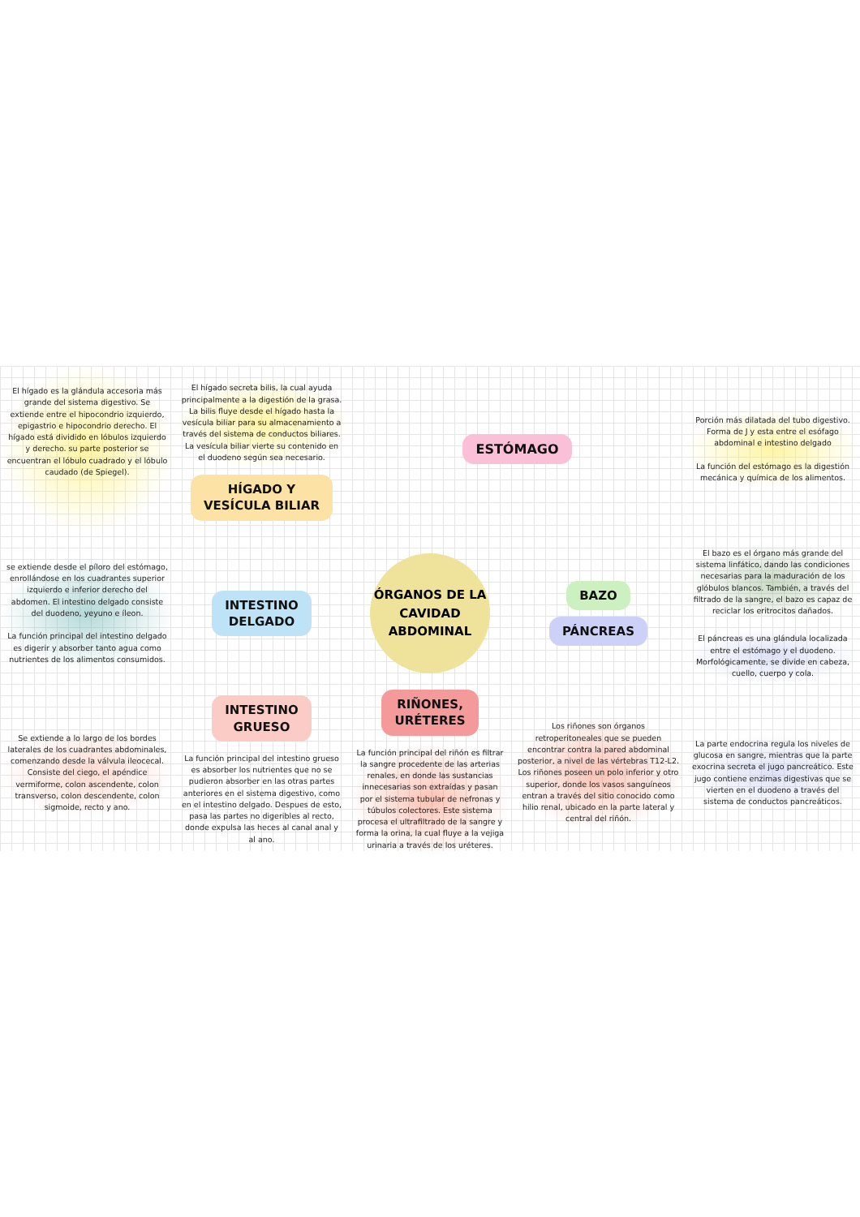El hígado es la glándula accesoria más grande del sistema digestivo. Se extiende entre el hipocondrio izquierdo, epigastrio e hipocondrio derecho. El hígado está dividido en lóbulos izquierdo y derecho. su parte posterior se encuentran el lóbulo cuadrado y el lóbulo caudado (de Spiegel).
El hígado secreta bilis, la cual ayuda principalmente a la digestión de la grasa. La bilis fluye desde el hígado hasta la vesícula biliar para su almacenamiento a través del sistema de conductos biliares. La vesícula biliar vierte su contenido en el duodeno según sea necesario.
HÍGADO Y
VESÍCULA BILIAR
ESTÓMAGO
Porción más dilatada del tubo digestivo. Forma de J y esta entre el esófago abdominal e intestino delgado
La función del estómago es la digestión mecánica y química de los alimentos.
se extiende desde el píloro del estómago, enrollándose en los cuadrantes superior izquierdo e inferior derecho del abdomen. El intestino delgado consiste del duodeno, yeyuno e íleon.
La función principal del intestino delgado es digerir y absorber tanto agua como nutrientes de los alimentos consumidos.
INTESTINO
DELGADO
ÓRGANOS DE LA
CAVIDAD
ABDOMINAL
BAZO
PÁNCREAS
El bazo es el órgano más grande del sistema linfático, dando las condiciones necesarias para la maduración de los glóbulos blancos. También, a través del filtrado de la sangre, el bazo es capaz de reciclar los eritrocitos dañados.
El páncreas es una glándula localizada entre el estómago y el duodeno. Morfológicamente, se divide en cabeza, cuello, cuerpo y cola.
Se extiende a lo largo de los bordes laterales de los cuadrantes abdominales, comenzando desde la válvula ileocecal. Consiste del ciego, el apéndice vermiforme, colon ascendente, colon transverso, colon descendente, colon sigmoide, recto y ano.
INTESTINO
GRUESO
La función principal del intestino grueso es absorber los nutrientes que no se pudieron absorber en las otras partes anteriores en el sistema digestivo, como en el intestino delgado. Despues de esto, pasa las partes no digeribles al recto, donde expulsa las heces al canal anal y al ano.
RIÑONES,
URÉTERES
La función principal del riñón es filtrar la sangre procedente de las arterias renales, en donde las sustancias innecesarias son extraídas y pasan por el sistema tubular de nefronas y túbulos colectores. Este sistema procesa el ultrafiltrado de la sangre y forma la orina, la cual fluye a la vejiga urinaria a través de los uréteres.
Los riñones son órganos retroperitoneales que se pueden encontrar contra la pared abdominal posterior, a nivel de las vértebras T12-L2. Los riñones poseen un polo inferior y otro superior, donde los vasos sanguíneos entran a través del sitio conocido como hilio renal, ubicado en la parte lateral y central del riñón.
La parte endocrina regula los niveles de glucosa en sangre, mientras que la parte exocrina secreta el jugo pancreático. Este jugo contiene enzimas digestivas que se vierten en el duodeno a través del sistema de conductos pancreáticos.